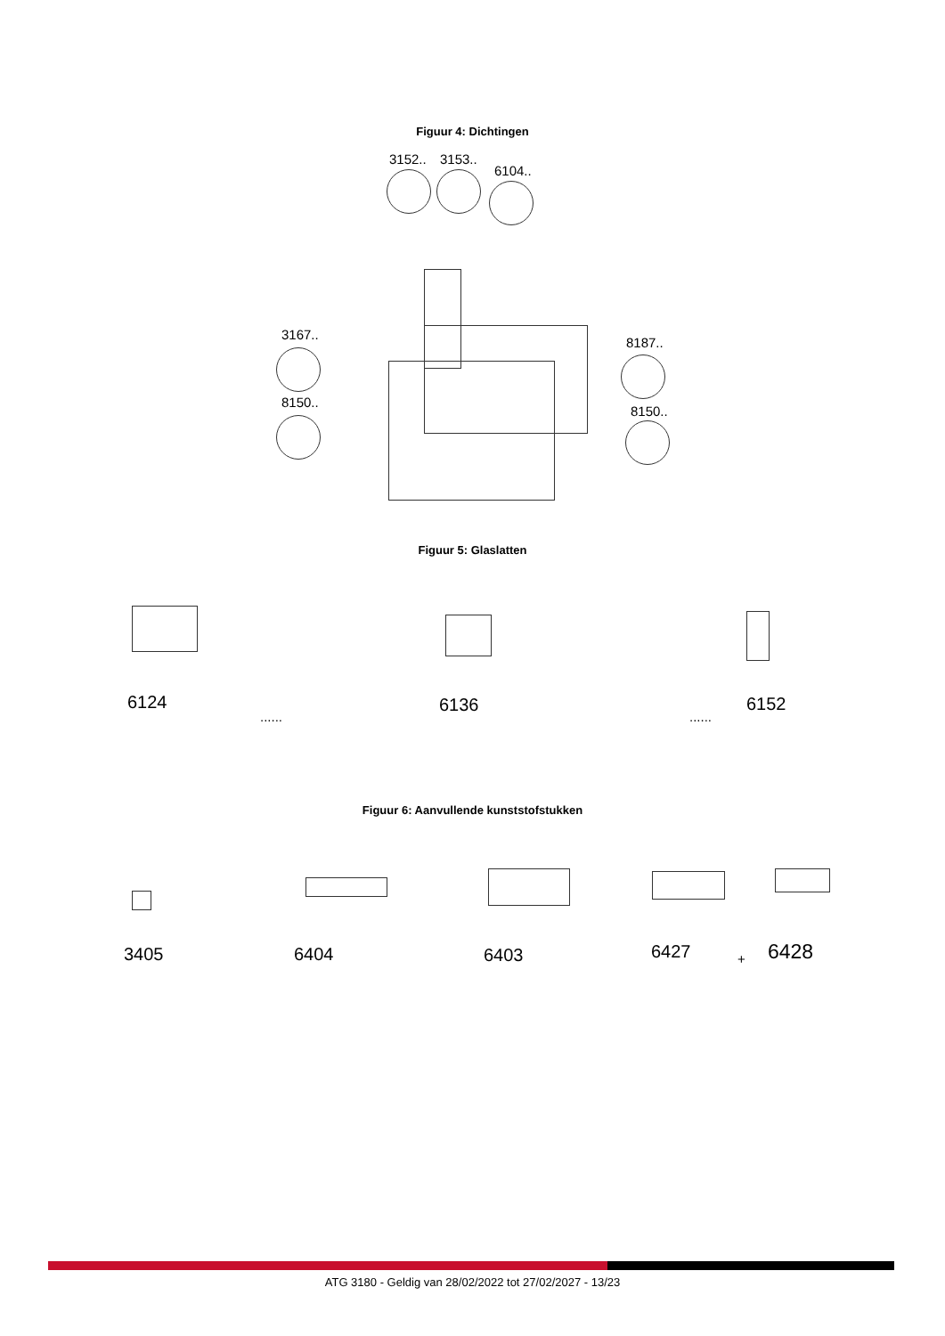Figuur 4: Dichtingen
3152.. 3153..
6104..
3167..
8150..
8187..
8150..
Figuur 5: Glaslatten
6124
......
6136
......
6152
Figuur 6: Aanvullende kunststofstukken
3405 6404 6403 6427 + 6428
ATG 3180 - Geldig van 28/02/2022 tot 27/02/2027 - 13/23